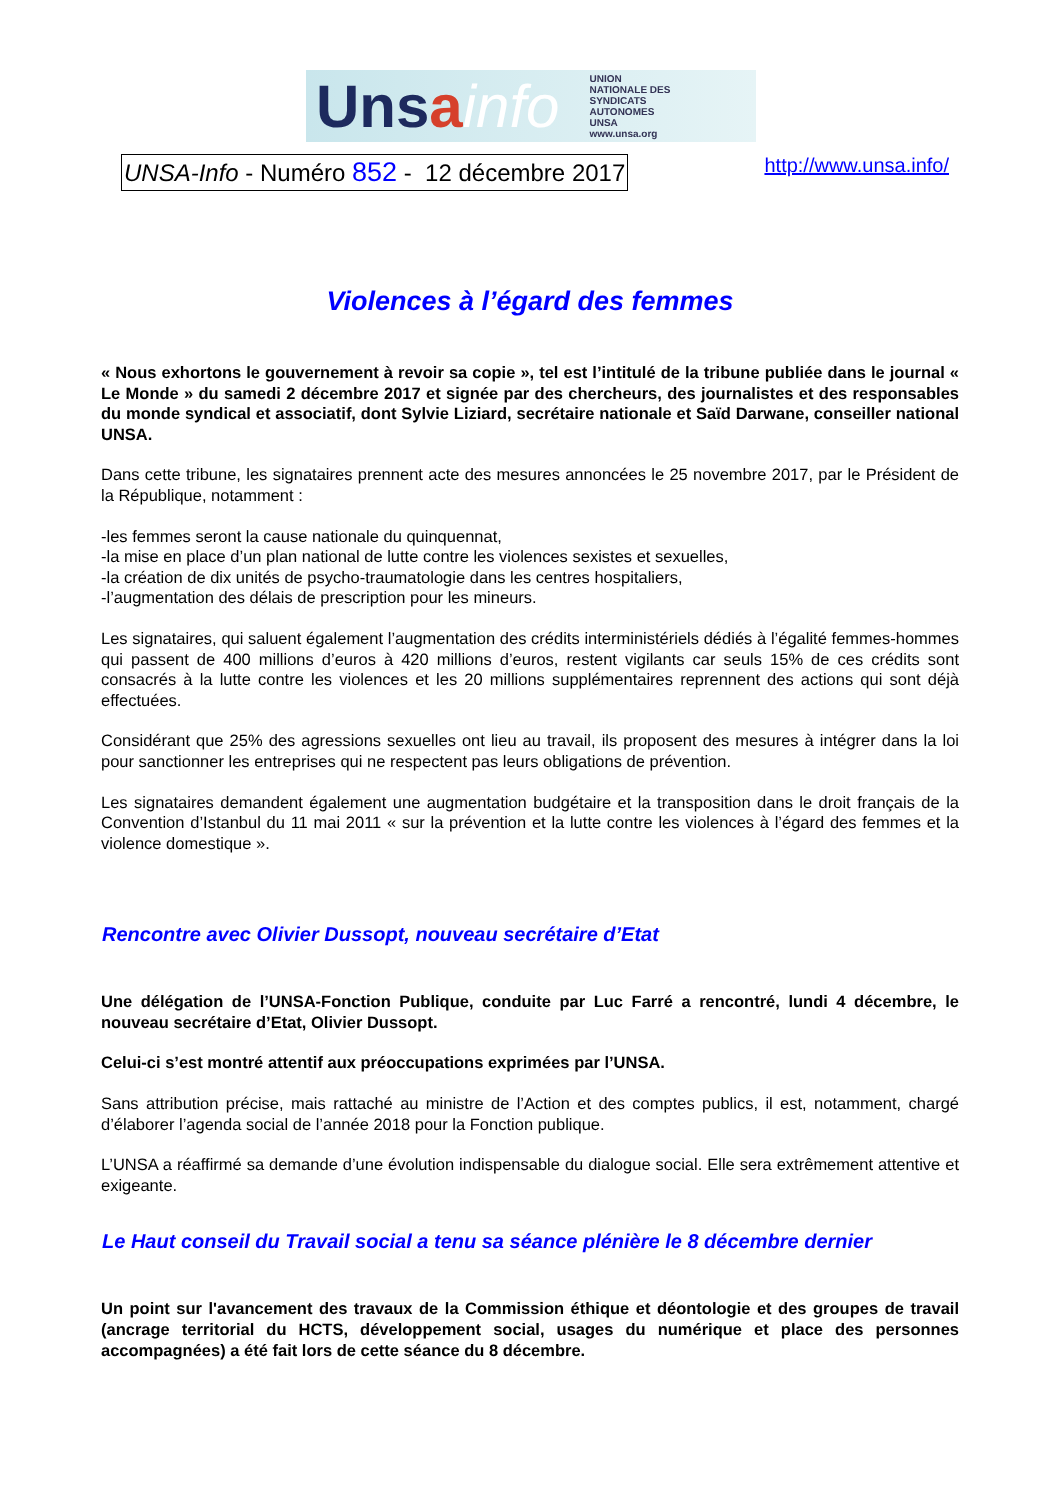Unsa info UNION NATIONALE DES SYNDICATS AUTONOMES UNSA www.unsa.org
UNSA-Info - Numéro 852 - 12 décembre 2017
http://www.unsa.info/
Violences à l’égard des femmes
« Nous exhortons le gouvernement à revoir sa copie », tel est l’intitulé de la tribune publiée dans le journal « Le Monde » du samedi 2 décembre 2017 et signée par des chercheurs, des journalistes et des responsables du monde syndical et associatif, dont Sylvie Liziard, secrétaire nationale et Saïd Darwane, conseiller national UNSA.
Dans cette tribune, les signataires prennent acte des mesures annoncées le 25 novembre 2017, par le Président de la République, notamment :
-les femmes seront la cause nationale du quinquennat,
-la mise en place d’un plan national de lutte contre les violences sexistes et sexuelles,
-la création de dix unités de psycho-traumatologie dans les centres hospitaliers,
-l’augmentation des délais de prescription pour les mineurs.
Les signataires, qui saluent également l’augmentation des crédits interministériels dédiés à l’égalité femmes-hommes qui passent de 400 millions d’euros à 420 millions d’euros, restent vigilants car seuls 15% de ces crédits sont consacrés à la lutte contre les violences et les 20 millions supplémentaires reprennent des actions qui sont déjà effectuées.
Considérant que 25% des agressions sexuelles ont lieu au travail, ils proposent des mesures à intégrer dans la loi pour sanctionner les entreprises qui ne respectent pas leurs obligations de prévention.
Les signataires demandent également une augmentation budgétaire et la transposition dans le droit français de la Convention d’Istanbul du 11 mai 2011 « sur la prévention et la lutte contre les violences à l’égard des femmes et la violence domestique ».
Rencontre avec Olivier Dussopt, nouveau secrétaire d’Etat
Une délégation de l’UNSA-Fonction Publique, conduite par Luc Farré a rencontré, lundi 4 décembre, le nouveau secrétaire d’Etat, Olivier Dussopt.
Celui-ci s’est montré attentif aux préoccupations exprimées par l’UNSA.
Sans attribution précise, mais rattaché au ministre de l’Action et des comptes publics, il est, notamment, chargé d’élaborer l’agenda social de l’année 2018 pour la Fonction publique.
L’UNSA a réaffirmé sa demande d’une évolution indispensable du dialogue social. Elle sera extrêmement attentive et exigeante.
Le Haut conseil du Travail social a tenu sa séance plénière le 8 décembre dernier
Un point sur l'avancement des travaux de la Commission éthique et déontologie et des groupes de travail (ancrage territorial du HCTS, développement social, usages du numérique et place des personnes accompagnées) a été fait lors de cette séance du 8 décembre.